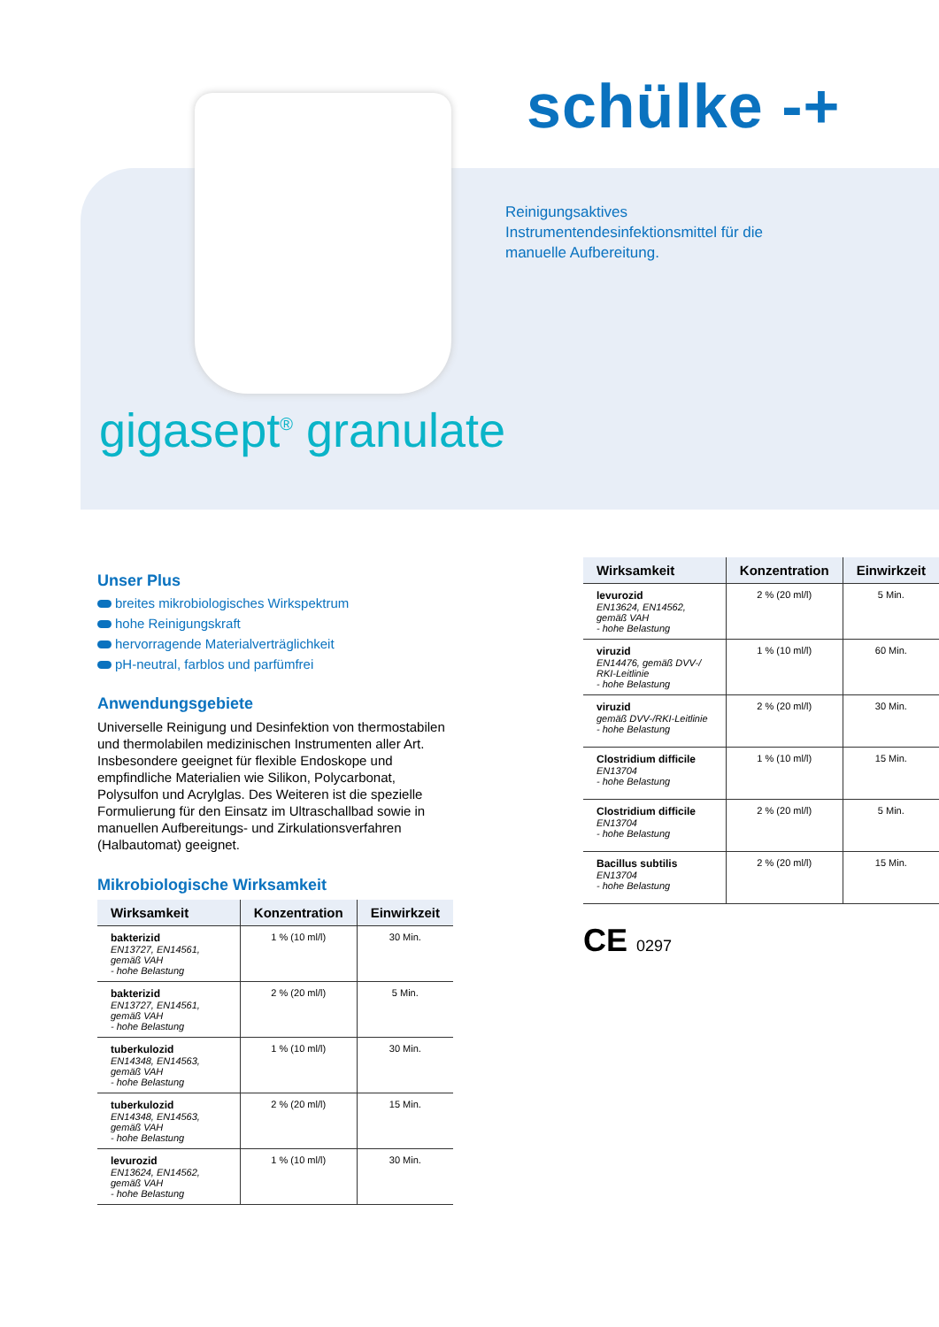schülke -+
Reinigungsaktives Instrumentendesinfektionsmittel für die manuelle Aufbereitung.
gigasept<sup>®</sup> granulate
Unser Plus
breites mikrobiologisches Wirkspektrum
hohe Reinigungskraft
hervorragende Materialverträglichkeit
pH-neutral, farblos und parfümfrei
Anwendungsgebiete
Universelle Reinigung und Desinfektion von thermostabilen und thermolabilen medizinischen Instrumenten aller Art. Insbesondere geeignet für flexible Endoskope und empfindliche Materialien wie Silikon, Polycarbonat, Polysulfon und Acrylglas. Des Weiteren ist die spezielle Formulierung für den Einsatz im Ultraschallbad sowie in manuellen Aufbereitungs- und Zirkulationsverfahren (Halbautomat) geeignet.
Mikrobiologische Wirksamkeit
| Wirksamkeit | Konzentration | Einwirkzeit |
| --- | --- | --- |
| bakterizid EN13727, EN14561, gemäß VAH - hohe Belastung | 1 % (10 ml/l) | 30 Min. |
| bakterizid EN13727, EN14561, gemäß VAH - hohe Belastung | 2 % (20 ml/l) | 5 Min. |
| tuberkulozid EN14348, EN14563, gemäß VAH - hohe Belastung | 1 % (10 ml/l) | 30 Min. |
| tuberkulozid EN14348, EN14563, gemäß VAH - hohe Belastung | 2 % (20 ml/l) | 15 Min. |
| levurozid EN13624, EN14562, gemäß VAH - hohe Belastung | 1 % (10 ml/l) | 30 Min. |
| Wirksamkeit | Konzentration | Einwirkzeit |
| --- | --- | --- |
| levurozid EN13624, EN14562, gemäß VAH - hohe Belastung | 2 % (20 ml/l) | 5 Min. |
| viruzid EN14476, gemäß DVV-/ RKI-Leitlinie - hohe Belastung | 1 % (10 ml/l) | 60 Min. |
| viruzid gemäß DVV-/RKI-Leitlinie - hohe Belastung | 2 % (20 ml/l) | 30 Min. |
| Clostridium difficile EN13704 - hohe Belastung | 1 % (10 ml/l) | 15 Min. |
| Clostridium difficile EN13704 - hohe Belastung | 2 % (20 ml/l) | 5 Min. |
| Bacillus subtilis EN13704 - hohe Belastung | 2 % (20 ml/l) | 15 Min. |
CE 0297